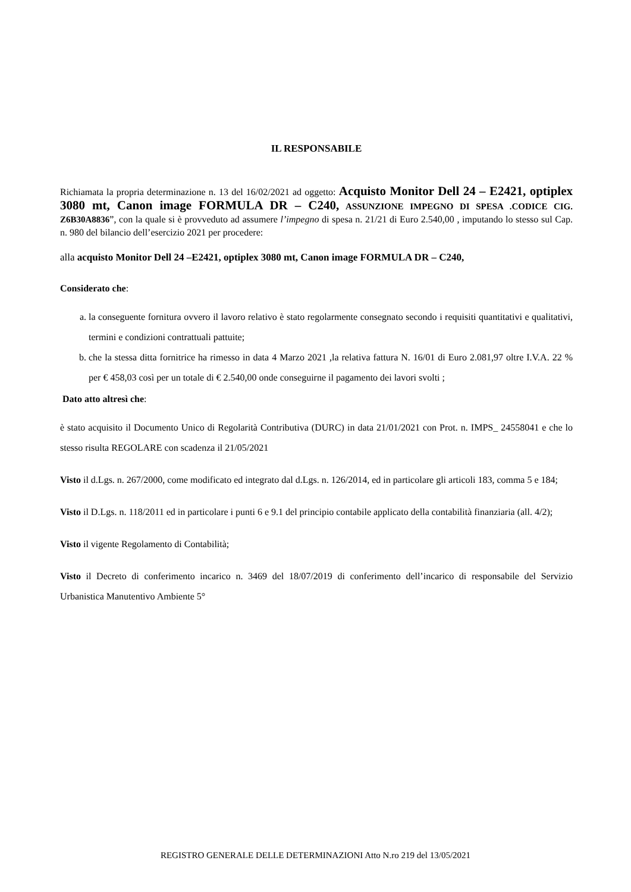IL RESPONSABILE
Richiamata la propria determinazione n. 13 del 16/02/2021 ad oggetto: Acquisto Monitor Dell 24 – E2421, optiplex 3080 mt, Canon image FORMULA DR – C240, ASSUNZIONE IMPEGNO DI SPESA .CODICE CIG. Z6B30A8836”, con la quale si è provveduto ad assumere l’impegno di spesa n. 21/21 di Euro 2.540,00 , imputando lo stesso sul Cap. n. 980 del bilancio dell’esercizio 2021 per procedere:
alla acquisto Monitor Dell 24 –E2421, optiplex 3080 mt, Canon image FORMULA DR – C240,
Considerato che:
a. la conseguente fornitura ovvero il lavoro relativo è stato regolarmente consegnato secondo i requisiti quantitativi e qualitativi, termini e condizioni contrattuali pattuite;
b. che la stessa ditta fornitrice ha rimesso in data 4 Marzo 2021 ,la relativa fattura N. 16/01 di Euro 2.081,97 oltre I.V.A. 22 % per € 458,03 così per un totale di € 2.540,00 onde conseguirne il pagamento dei lavori svolti ;
Dato atto altresì che:
è stato acquisito il Documento Unico di Regolarità Contributiva (DURC) in data 21/01/2021 con Prot. n. IMPS_ 24558041 e che lo stesso risulta REGOLARE con scadenza il 21/05/2021
Visto il d.Lgs. n. 267/2000, come modificato ed integrato dal d.Lgs. n. 126/2014, ed in particolare gli articoli 183, comma 5 e 184;
Visto il D.Lgs. n. 118/2011 ed in particolare i punti 6 e 9.1 del principio contabile applicato della contabilità finanziaria (all. 4/2);
Visto il vigente Regolamento di Contabilità;
Visto il Decreto di conferimento incarico n. 3469 del 18/07/2019 di conferimento dell’incarico di responsabile del Servizio Urbanistica Manutentivo Ambiente 5°
REGISTRO GENERALE DELLE DETERMINAZIONI Atto N.ro 219 del 13/05/2021